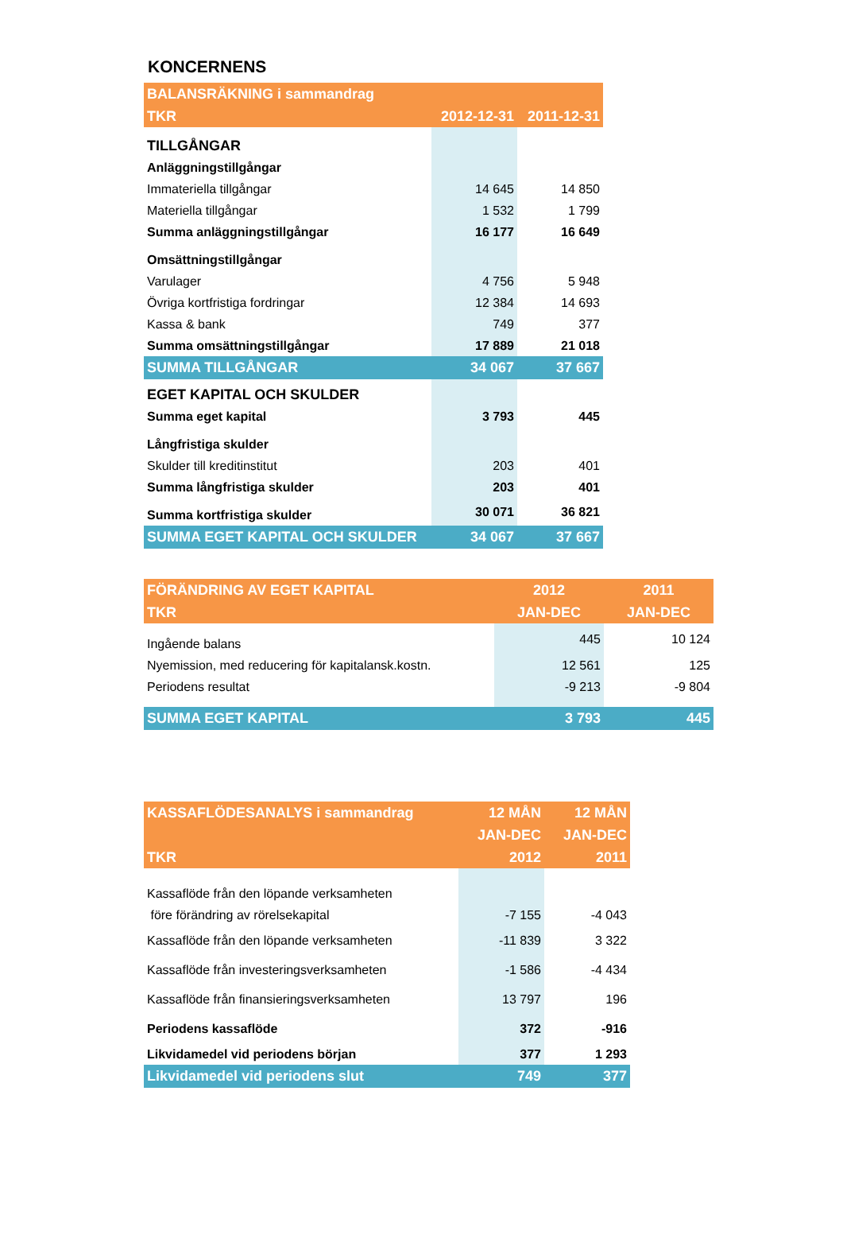KONCERNENS
| BALANSRÄKNING i sammandrag | | |
| --- | --- | --- |
| TKR | 2012-12-31 | 2011-12-31 |
| TILLGÅNGAR | | |
| Anläggningstillgångar | | |
| Immateriella tillgångar | 14 645 | 14 850 |
| Materiella tillgångar | 1 532 | 1 799 |
| Summa anläggningstillgångar | 16 177 | 16 649 |
| Omsättningstillgångar | | |
| Varulager | 4 756 | 5 948 |
| Övriga kortfristiga fordringar | 12 384 | 14 693 |
| Kassa & bank | 749 | 377 |
| Summa omsättningstillgångar | 17 889 | 21 018 |
| SUMMA TILLGÅNGAR | 34 067 | 37 667 |
| EGET KAPITAL OCH SKULDER | | |
| Summa eget kapital | 3 793 | 445 |
| Långfristiga skulder | | |
| Skulder till kreditinstitut | 203 | 401 |
| Summa långfristiga skulder | 203 | 401 |
| Summa kortfristiga skulder | 30 071 | 36 821 |
| SUMMA EGET KAPITAL OCH SKULDER | 34 067 | 37 667 |
| FÖRÄNDRING AV EGET KAPITAL | 2012 | 2011 |
| --- | --- | --- |
| TKR | JAN-DEC | JAN-DEC |
| Ingående balans | 445 | 10 124 |
| Nyemission, med reducering för kapitalansk.kostn. | 12 561 | 125 |
| Periodens resultat | -9 213 | -9 804 |
| SUMMA EGET KAPITAL | 3 793 | 445 |
| KASSAFLÖDESANALYS i sammandrag | 12 MÅN | 12 MÅN |
| --- | --- | --- |
| | JAN-DEC | JAN-DEC |
| TKR | 2012 | 2011 |
| Kassaflöde från den löpande verksamheten | | |
| före förändring av rörelsekapital | -7 155 | -4 043 |
| Kassaflöde från den löpande verksamheten | -11 839 | 3 322 |
| Kassaflöde från investeringsverksamheten | -1 586 | -4 434 |
| Kassaflöde från finansieringsverksamheten | 13 797 | 196 |
| Periodens kassaflöde | 372 | -916 |
| Likvidamedel vid periodens början | 377 | 1 293 |
| Likvidamedel vid periodens slut | 749 | 377 |